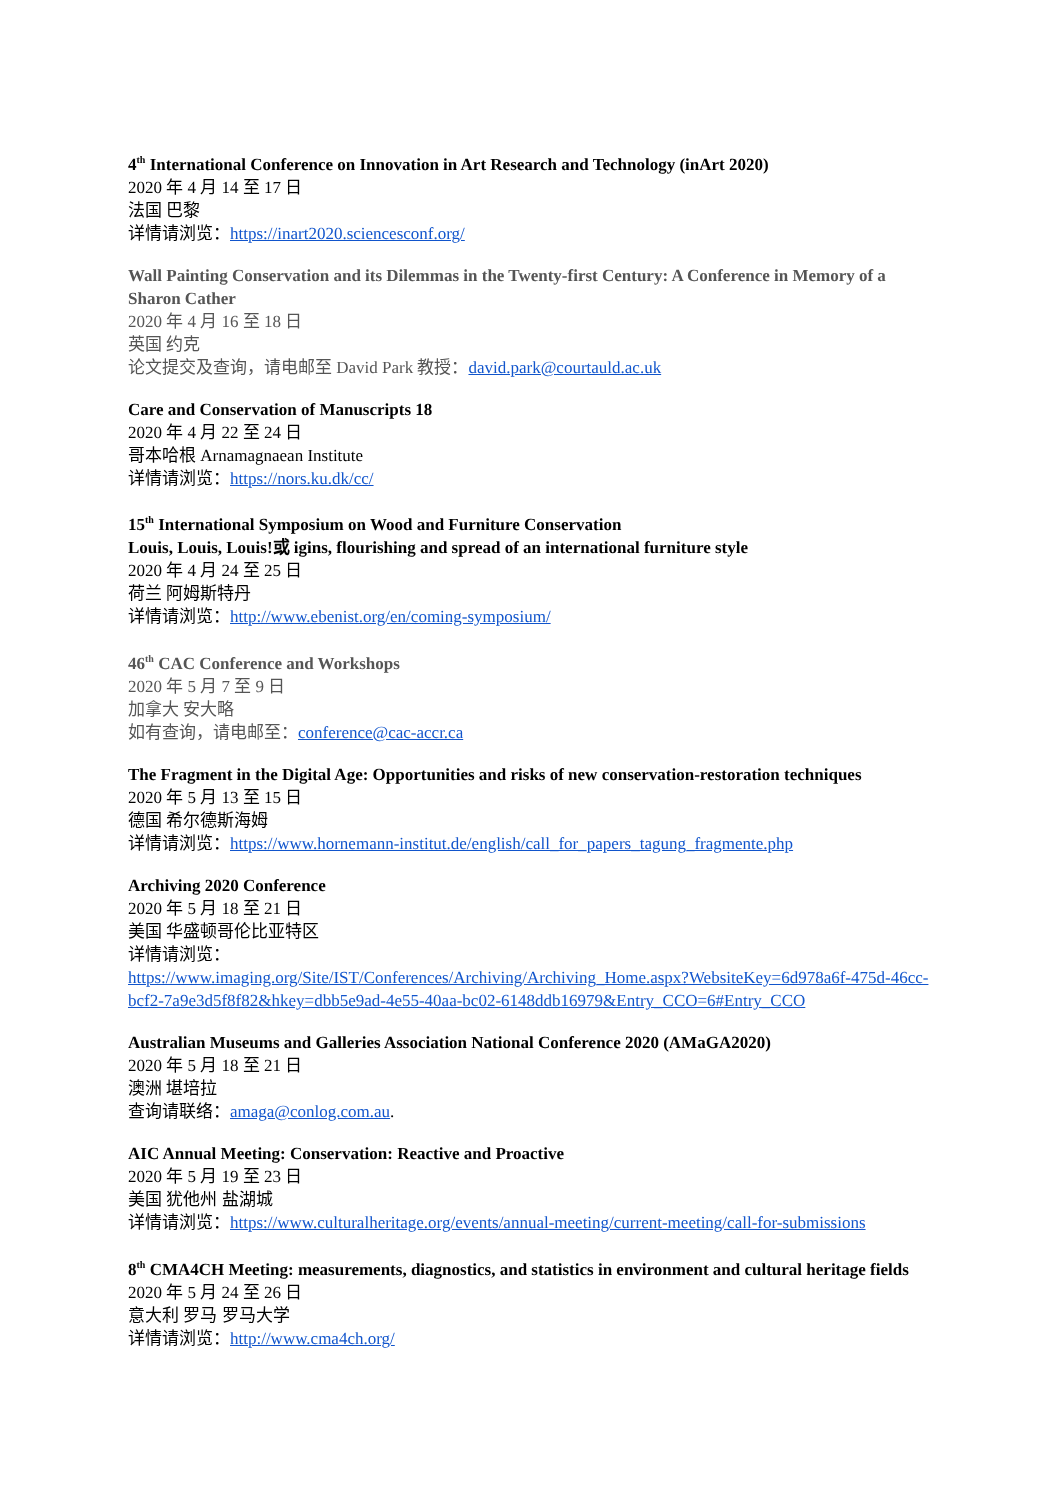4<sup>th</sup> International Conference on Innovation in Art Research and Technology (inArt 2020)
2020 年 4 月 14 至 17 日
法国 巴黎
详情请浏览：https://inart2020.sciencesconf.org/
Wall Painting Conservation and its Dilemmas in the Twenty-first Century: A Conference in Memory of a Sharon Cather
2020 年 4 月 16 至 18 日
英国 约克
论文提交及查询，请电邮至 David Park 教授：david.park@courtauld.ac.uk
Care and Conservation of Manuscripts 18
2020 年 4 月 22 至 24 日
哥本哈根 Arnamagnaean Institute
详情请浏览：https://nors.ku.dk/cc/
15<sup>th</sup> International Symposium on Wood and Furniture Conservation
Louis, Louis, Louis!或 igins, flourishing and spread of an international furniture style
2020 年 4 月 24 至 25 日
荷兰 阿姆斯特丹
详情请浏览：http://www.ebenist.org/en/coming-symposium/
46<sup>th</sup> CAC Conference and Workshops
2020 年 5 月 7 至 9 日
加拿大 安大略
如有查询，请电邮至：conference@cac-accr.ca
The Fragment in the Digital Age: Opportunities and risks of new conservation-restoration techniques
2020 年 5 月 13 至 15 日
德国 希尔德斯海姆
详情请浏览：https://www.hornemann-institut.de/english/call_for_papers_tagung_fragmente.php
Archiving 2020 Conference
2020 年 5 月 18 至 21 日
美国 华盛顿哥伦比亚特区
详情请浏览：
https://www.imaging.org/Site/IST/Conferences/Archiving/Archiving_Home.aspx?WebsiteKey=6d978a6f-475d-46cc-bcf2-7a9e3d5f8f82&hkey=dbb5e9ad-4e55-40aa-bc02-6148ddb16979&Entry_CCO=6#Entry_CCO
Australian Museums and Galleries Association National Conference 2020 (AMaGA2020)
2020 年 5 月 18 至 21 日
澳洲 堪培拉
查询请联络：amaga@conlog.com.au.
AIC Annual Meeting: Conservation: Reactive and Proactive
2020 年 5 月 19 至 23 日
美国 犹他州 盐湖城
详情请浏览：https://www.culturalheritage.org/events/annual-meeting/current-meeting/call-for-submissions
8<sup>th</sup> CMA4CH Meeting: measurements, diagnostics, and statistics in environment and cultural heritage fields
2020 年 5 月 24 至 26 日
意大利 罗马 罗马大学
详情请浏览：http://www.cma4ch.org/